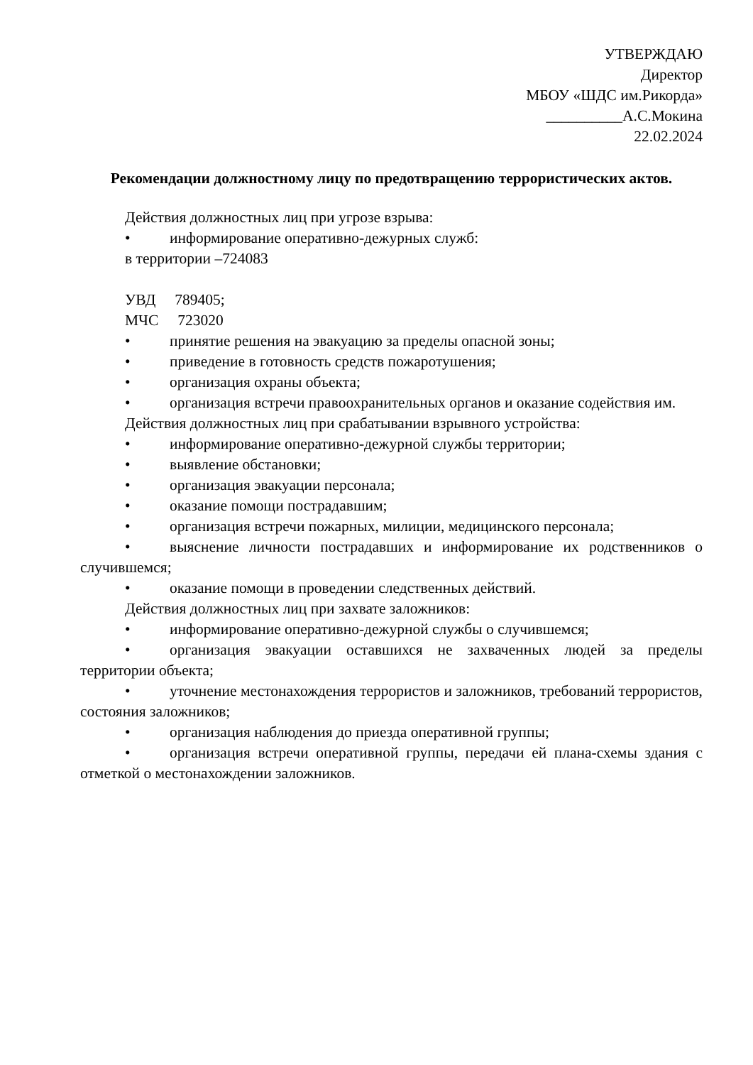УТВЕРЖДАЮ
Директор
МБОУ «ШДС им.Рикорда»
__________А.С.Мокина
22.02.2024
Рекомендации должностному лицу по предотвращению террористических актов.
Действия должностных лиц при угрозе взрыва:
• информирование оперативно-дежурных служб:
в территории –724083
УВД 789405;
МЧС 723020
• принятие решения на эвакуацию за пределы опасной зоны;
• приведение в готовность средств пожаротушения;
• организация охраны объекта;
• организация встречи правоохранительных органов и оказание содействия им.
Действия должностных лиц при срабатывании взрывного устройства:
• информирование оперативно-дежурной службы территории;
• выявление обстановки;
• организация эвакуации персонала;
• оказание помощи пострадавшим;
• организация встречи пожарных, милиции, медицинского персонала;
• выяснение личности пострадавших и информирование их родственников о случившемся;
• оказание помощи в проведении следственных действий.
Действия должностных лиц при захвате заложников:
• информирование оперативно-дежурной службы о случившемся;
• организация эвакуации оставшихся не захваченных людей за пределы территории объекта;
• уточнение местонахождения террористов и заложников, требований террористов, состояния заложников;
• организация наблюдения до приезда оперативной группы;
• организация встречи оперативной группы, передачи ей плана-схемы здания с отметкой о местонахождении заложников.